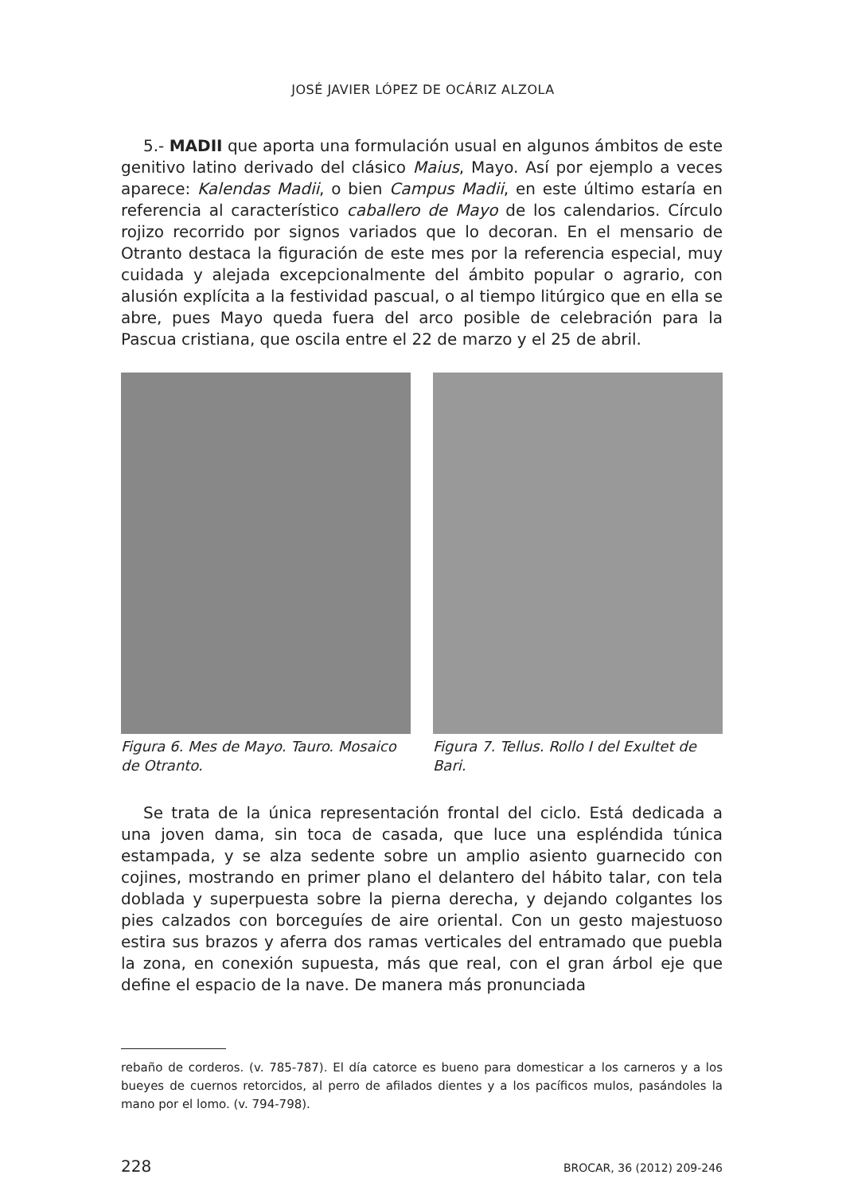JOSÉ JAVIER LÓPEZ DE OCÁRIZ ALZOLA
5.- MADII que aporta una formulación usual en algunos ámbitos de este genitivo latino derivado del clásico Maius, Mayo. Así por ejemplo a veces aparece: Kalendas Madii, o bien Campus Madii, en este último estaría en referencia al característico caballero de Mayo de los calendarios. Círculo rojizo recorrido por signos variados que lo decoran. En el mensario de Otranto destaca la figuración de este mes por la referencia especial, muy cuidada y alejada excepcionalmente del ámbito popular o agrario, con alusión explícita a la festividad pascual, o al tiempo litúrgico que en ella se abre, pues Mayo queda fuera del arco posible de celebración para la Pascua cristiana, que oscila entre el 22 de marzo y el 25 de abril.
Figura 6. Mes de Mayo. Tauro. Mosaico de Otranto.
Figura 7. Tellus. Rollo I del Exultet de Bari.
Se trata de la única representación frontal del ciclo. Está dedicada a una joven dama, sin toca de casada, que luce una espléndida túnica estampada, y se alza sedente sobre un amplio asiento guarnecido con cojines, mostrando en primer plano el delantero del hábito talar, con tela doblada y superpuesta sobre la pierna derecha, y dejando colgantes los pies calzados con borceguíes de aire oriental. Con un gesto majestuoso estira sus brazos y aferra dos ramas verticales del entramado que puebla la zona, en conexión supuesta, más que real, con el gran árbol eje que define el espacio de la nave. De manera más pronunciada
rebaño de corderos. (v. 785-787). El día catorce es bueno para domesticar a los carneros y a los bueyes de cuernos retorcidos, al perro de afilados dientes y a los pacíficos mulos, pasándoles la mano por el lomo. (v. 794-798).
228 BROCAR, 36 (2012) 209-246